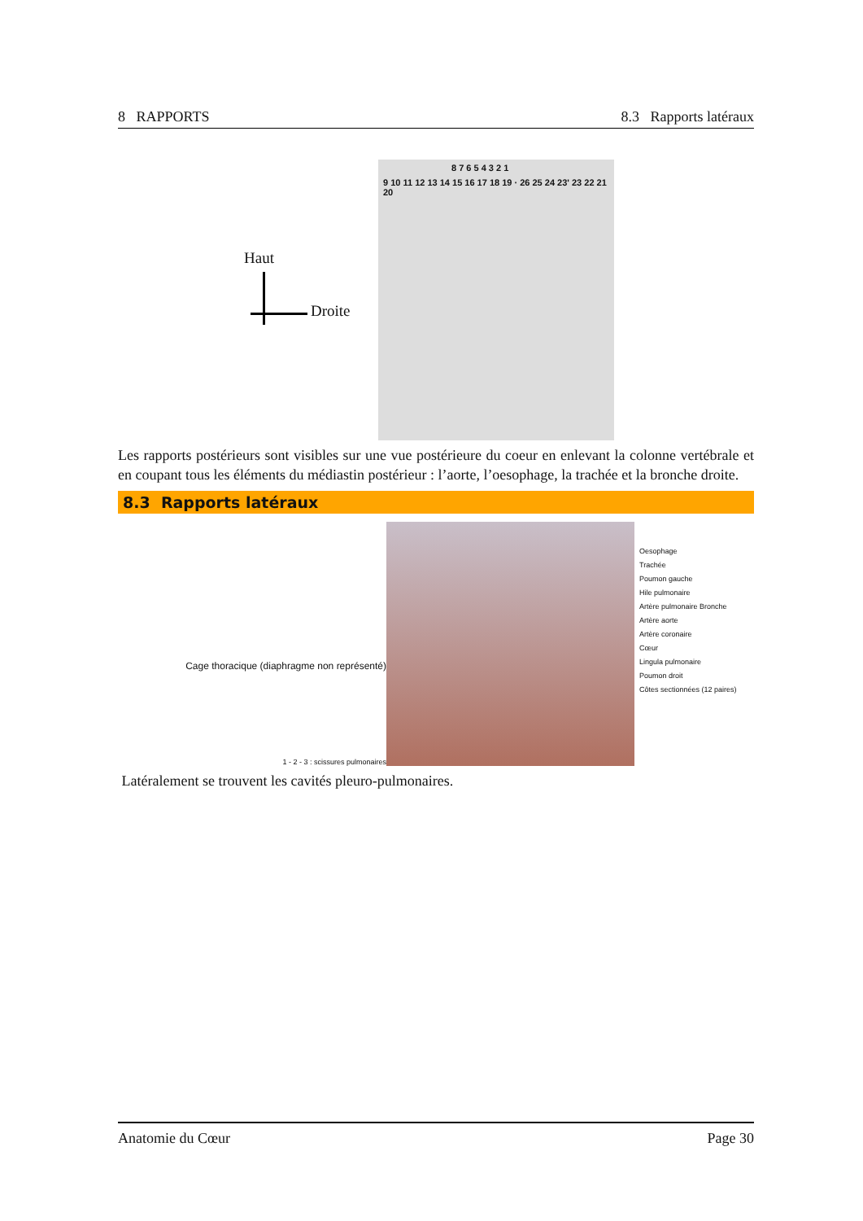8 RAPPORTS 8.3 Rapports latéraux
Haut
Droite
8 7 6 5 4 3 2 1
9 10 11 12 13 14 15 16 17 18 19 · 26 25 24 23' 23 22 21 20
Les rapports postérieurs sont visibles sur une vue postérieure du coeur en enlevant la colonne vertébrale et en coupant tous les éléments du médiastin postérieur : l’aorte, l’oesophage, la trachée et la bronche droite.
8.3 Rapports latéraux
Cage thoracique (diaphragme non représenté)
1 - 2 - 3 : scissures pulmonaires
Oesophage
Trachée
Poumon gauche
Hile pulmonaire
Artère pulmonaire Bronche
Artère aorte
Artère coronaire
Cœur
Lingula pulmonaire
Poumon droit
Côtes sectionnées (12 paires)
Latéralement se trouvent les cavités pleuro-pulmonaires.
Anatomie du Cœur Page 30